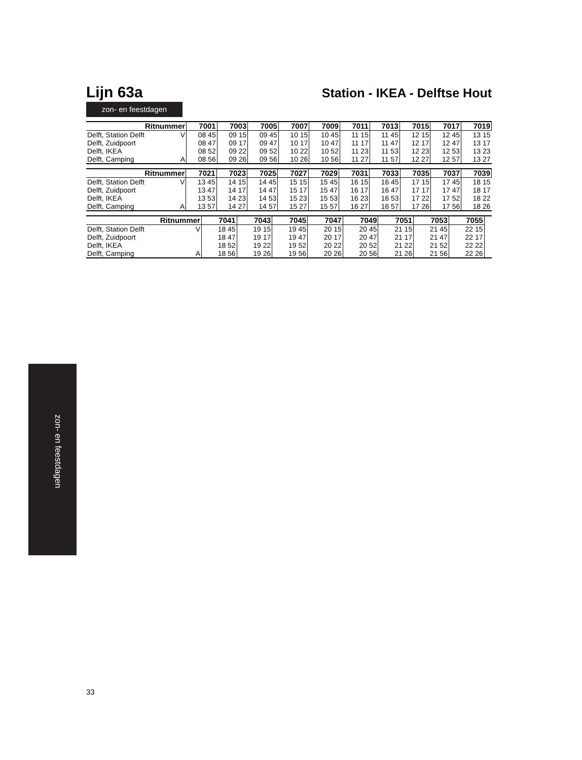Lijn 63a
Station - IKEA - Delftse Hout
zon- en feestdagen
| Ritnummer | | 7001 | 7003 | 7005 | 7007 | 7009 | 7011 | 7013 | 7015 | 7017 | 7019 |
| --- | --- | --- | --- | --- | --- | --- | --- | --- | --- | --- | --- |
| Delft, Station Delft | V | 08 45 | 09 15 | 09 45 | 10 15 | 10 45 | 11 15 | 11 45 | 12 15 | 12 45 | 13 15 |
| Delft, Zuidpoort | | 08 47 | 09 17 | 09 47 | 10 17 | 10 47 | 11 17 | 11 47 | 12 17 | 12 47 | 13 17 |
| Delft, IKEA | | 08 52 | 09 22 | 09 52 | 10 22 | 10 52 | 11 23 | 11 53 | 12 23 | 12 53 | 13 23 |
| Delft, Camping | A | 08 56 | 09 26 | 09 56 | 10 26 | 10 56 | 11 27 | 11 57 | 12 27 | 12 57 | 13 27 |
| Ritnummer | | 7021 | 7023 | 7025 | 7027 | 7029 | 7031 | 7033 | 7035 | 7037 | 7039 |
| --- | --- | --- | --- | --- | --- | --- | --- | --- | --- | --- | --- |
| Delft, Station Delft | V | 13 45 | 14 15 | 14 45 | 15 15 | 15 45 | 16 15 | 16 45 | 17 15 | 17 45 | 18 15 |
| Delft, Zuidpoort | | 13 47 | 14 17 | 14 47 | 15 17 | 15 47 | 16 17 | 16 47 | 17 17 | 17 47 | 18 17 |
| Delft, IKEA | | 13 53 | 14 23 | 14 53 | 15 23 | 15 53 | 16 23 | 16 53 | 17 22 | 17 52 | 18 22 |
| Delft, Camping | A | 13 57 | 14 27 | 14 57 | 15 27 | 15 57 | 16 27 | 16 57 | 17 26 | 17 56 | 18 26 |
| Ritnummer | | 7041 | 7043 | 7045 | 7047 | 7049 | 7051 | 7053 | 7055 | | |
| --- | --- | --- | --- | --- | --- | --- | --- | --- | --- | --- | --- |
| Delft, Station Delft | V | 18 45 | 19 15 | 19 45 | 20 15 | 20 45 | 21 15 | 21 45 | 22 15 | | |
| Delft, Zuidpoort | | 18 47 | 19 17 | 19 47 | 20 17 | 20 47 | 21 17 | 21 47 | 22 17 | | |
| Delft, IKEA | | 18 52 | 19 22 | 19 52 | 20 22 | 20 52 | 21 22 | 21 52 | 22 22 | | |
| Delft, Camping | A | 18 56 | 19 26 | 19 56 | 20 26 | 20 56 | 21 26 | 21 56 | 22 26 | | |
zon- en feestdagen
33